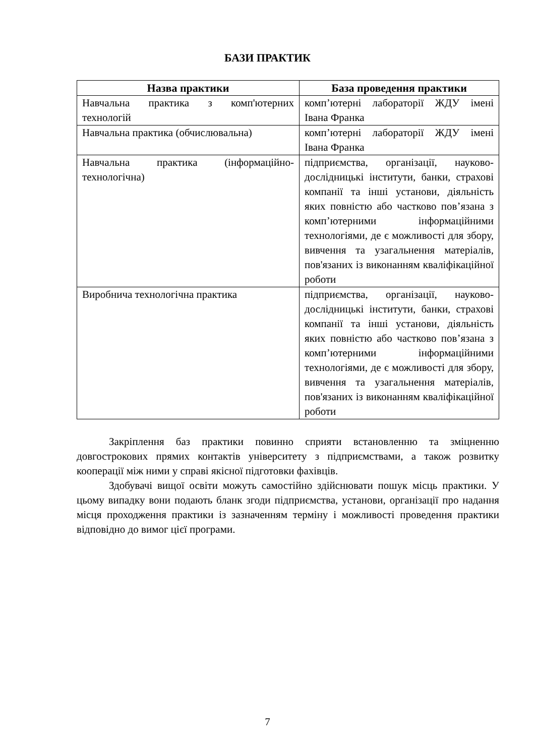БАЗИ ПРАКТИК
| Назва практики | База проведення практики |
| --- | --- |
| Навчальна практика з комп'ютерних технологій | комп’ютерні лабораторії ЖДУ імені Івана Франка |
| Навчальна практика (обчислювальна) | комп’ютерні лабораторії ЖДУ імені Івана Франка |
| Навчальна практика (інформаційно-технологічна) | підприємства, організації, науково-дослідницькі інститути, банки, страхові компанії та інші установи, діяльність яких повністю або частково пов’язана з комп’ютерними інформаційними технологіями, де є можливості для збору, вивчення та узагальнення матеріалів, пов'язаних із виконанням кваліфікаційної роботи |
| Виробнича технологічна практика | підприємства, організації, науково-дослідницькі інститути, банки, страхові компанії та інші установи, діяльність яких повністю або частково пов’язана з комп’ютерними інформаційними технологіями, де є можливості для збору, вивчення та узагальнення матеріалів, пов'язаних із виконанням кваліфікаційної роботи |
Закріплення баз практики повинно сприяти встановленню та зміцненню довгострокових прямих контактів університету з підприємствами, а також розвитку кооперації між ними у справі якісної підготовки фахівців.
Здобувачі вищої освіти можуть самостійно здійснювати пошук місць практики. У цьому випадку вони подають бланк згоди підприємства, установи, організації про надання місця проходження практики із зазначенням терміну і можливості проведення практики відповідно до вимог цієї програми.
7